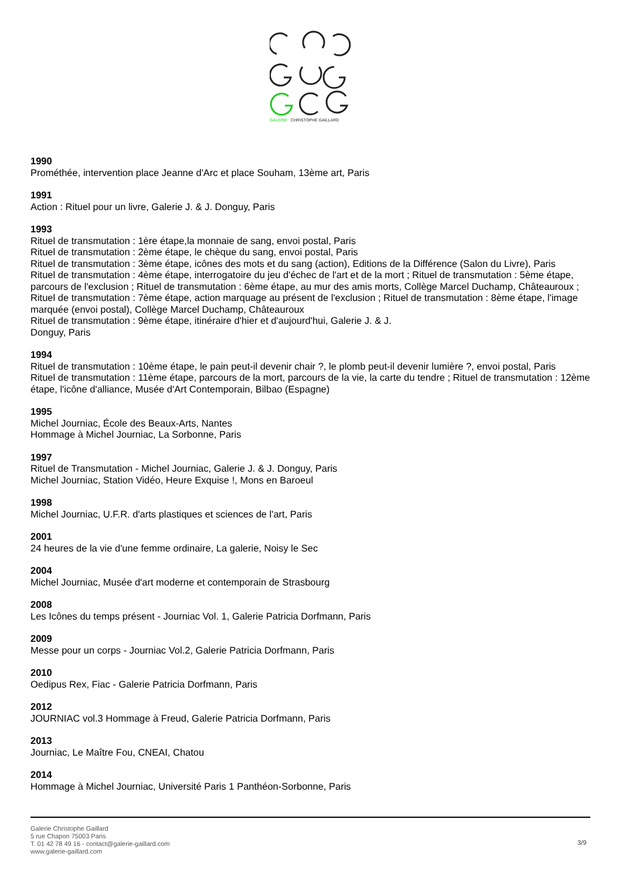GALERIE
CHRISTOPHE GAILLARD
1990
Prométhée, intervention place Jeanne d'Arc et place Souham, 13ème art, Paris
1991
Action : Rituel pour un livre, Galerie J. & J. Donguy, Paris
1993
Rituel de transmutation : 1ère étape,la monnaie de sang, envoi postal, Paris
Rituel de transmutation : 2ème étape, le chèque du sang, envoi postal, Paris
Rituel de transmutation : 3ème étape, icônes des mots et du sang (action), Editions de la Différence (Salon du Livre), Paris
Rituel de transmutation : 4ème étape, interrogatoire du jeu d'échec de l'art et de la mort ; Rituel de transmutation : 5ème étape, parcours de l'exclusion ; Rituel de transmutation : 6ème étape, au mur des amis morts, Collège Marcel Duchamp, Châteauroux ; Rituel de transmutation : 7ème étape, action marquage au présent de l'exclusion ; Rituel de transmutation : 8ème étape, l'image marquée (envoi postal), Collège Marcel Duchamp, Châteauroux
Rituel de transmutation : 9ème étape, itinéraire d'hier et d'aujourd'hui, Galerie J. & J.
Donguy, Paris
1994
Rituel de transmutation : 10ème étape, le pain peut-il devenir chair ?, le plomb peut-il devenir lumière ?, envoi postal, Paris
Rituel de transmutation : 11ème étape, parcours de la mort, parcours de la vie, la carte du tendre ; Rituel de transmutation : 12ème étape, l'icône d'alliance, Musée d'Art Contemporain, Bilbao (Espagne)
1995
Michel Journiac, École des Beaux-Arts, Nantes
Hommage à Michel Journiac, La Sorbonne, Paris
1997
Rituel de Transmutation - Michel Journiac, Galerie J. & J. Donguy, Paris
Michel Journiac, Station Vidéo, Heure Exquise !, Mons en Baroeul
1998
Michel Journiac, U.F.R. d'arts plastiques et sciences de l'art, Paris
2001
24 heures de la vie d'une femme ordinaire, La galerie, Noisy le Sec
2004
Michel Journiac, Musée d'art moderne et contemporain de Strasbourg
2008
Les Icônes du temps présent - Journiac Vol. 1, Galerie Patricia Dorfmann, Paris
2009
Messe pour un corps - Journiac Vol.2, Galerie Patricia Dorfmann, Paris
2010
Oedipus Rex, Fiac - Galerie Patricia Dorfmann, Paris
2012
JOURNIAC vol.3 Hommage à Freud, Galerie Patricia Dorfmann, Paris
2013
Journiac, Le Maître Fou, CNEAI, Chatou
2014
Hommage à Michel Journiac, Université Paris 1 Panthéon-Sorbonne, Paris
Galerie Christophe Gaillard
5 rue Chapon 75003 Paris
T. 01 42 78 49 16 - contact@galerie-gaillard.com
www.galerie-gaillard.com
3/9